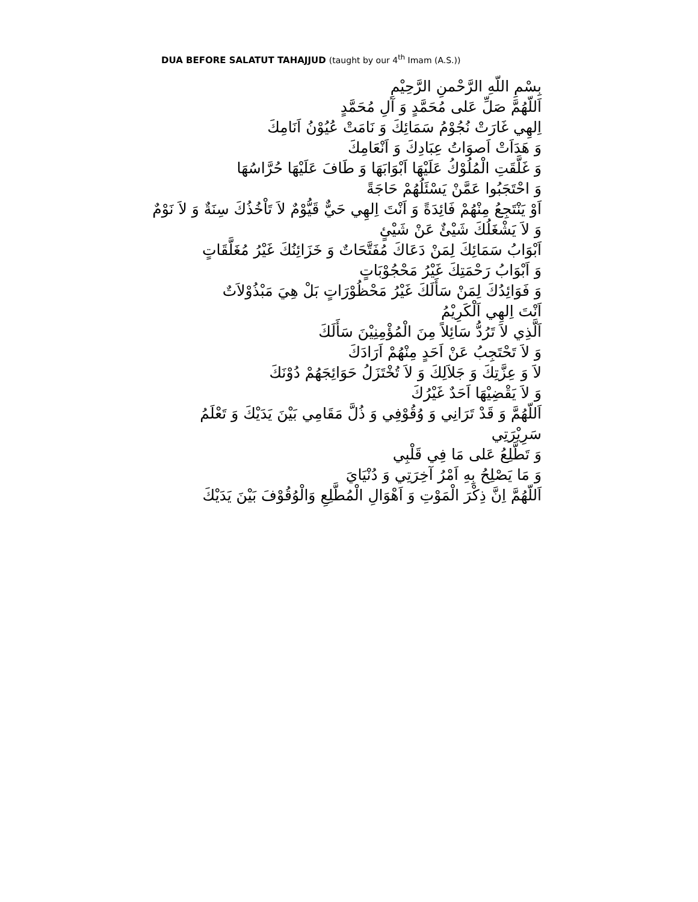DUA BEFORE SALATUT TAHAJJUD (taught by our 4<sup>th</sup> Imam (A.S.))
بِسْمِ اللّهِ الرَّحْمنِ الرَّحِيْمِ
اَللّهُمَّ صَلِّ عَلى مُحَمَّدٍ وَ آلِ مُحَمَّدٍ
اِلهِي غَارَتْ نُجُوْمُ سَمَائِكَ وَ نَامَتْ عُيُوْنُ اَنَامِكَ
وَ هَدَاَتْ اَصوَاتُ عِبَادِكَ وَ اَنْعَامِكَ
وَ غَلَّقَتِ الْمُلُوْكُ عَلَيْهَا اَبْوَابَهَا وَ طَافَ عَلَيْهَا حُرَّاسُهَا
وَ احْتَجَبُوا عَمَّنْ يَسْئَلُهُمْ حَاجَةً
اَوْ يَنْتَجِعُ مِنْهُمْ فَائِدَةً وَ اَنْتَ اِلهِي حَيٌّ قَيُّوْمٌ لاَ تَاْخُذُكَ سِنَةٌ وَ لاَ نَوْمٌ
وَ لاَ يَشْغَلُكَ شَيْئٌ عَنْ شَيْئٍ
اَبْوَابُ سَمَائِكَ لِمَنْ دَعَاكَ مُفَتَّحَاتٌ وَ خَزَائِنُكَ غَيْرُ مُغَلَّقَاتٍ
وَ اَبْوَابُ رَحْمَتِكَ غَيْرُ مَحْجُوْبَاتٍ
وَ فَوَائِدُكَ لِمَنْ سَأَلَكَ غَيْرُ مَحْظُوْرَاتٍ بَلْ هِيَ مَبْذُوْلاَتٌ
اَنْتَ اِلهِي اَلْكَرِيْمُ
اَلَّذِي لاَ تَرُدُّ سَائِلاً مِنَ الْمُؤْمِنِيْنَ سَأَلَكَ
وَ لاَ تَحْتَجِبُ عَنْ اَحَدٍ مِنْهُمْ اَرَادَكَ
لاَ وَ عِزَّتِكَ وَ جَلاَلِكَ وَ لاَ تُخْتَزَلُ حَوَائِجَهُمْ دُوْنَكَ
وَ لاَ يَقْضِيْهَا اَحَدٌ غَيْرُكَ
اَللّهُمَّ وَ قَدْ تَرَانِي وَ وُقُوْفِي وَ ذُلَّ مَقَامِي بَيْنَ يَدَيْكَ وَ تَعْلَمُ سَرِيْرَتِي
وَ تَطَّلِعُ عَلى مَا فِي قَلْبِي
وَ مَا يَصْلِحُ بِهِ اَمْرُ آخِرَتِي وَ دُنْيَايَ
اَللّهُمَّ اِنَّ ذِكْرَ الْمَوْتِ وَ اَهْوَالِ الْمُطَّلِعِ وَالْوُقُوْفَ بَيْنَ يَدَيْكَ